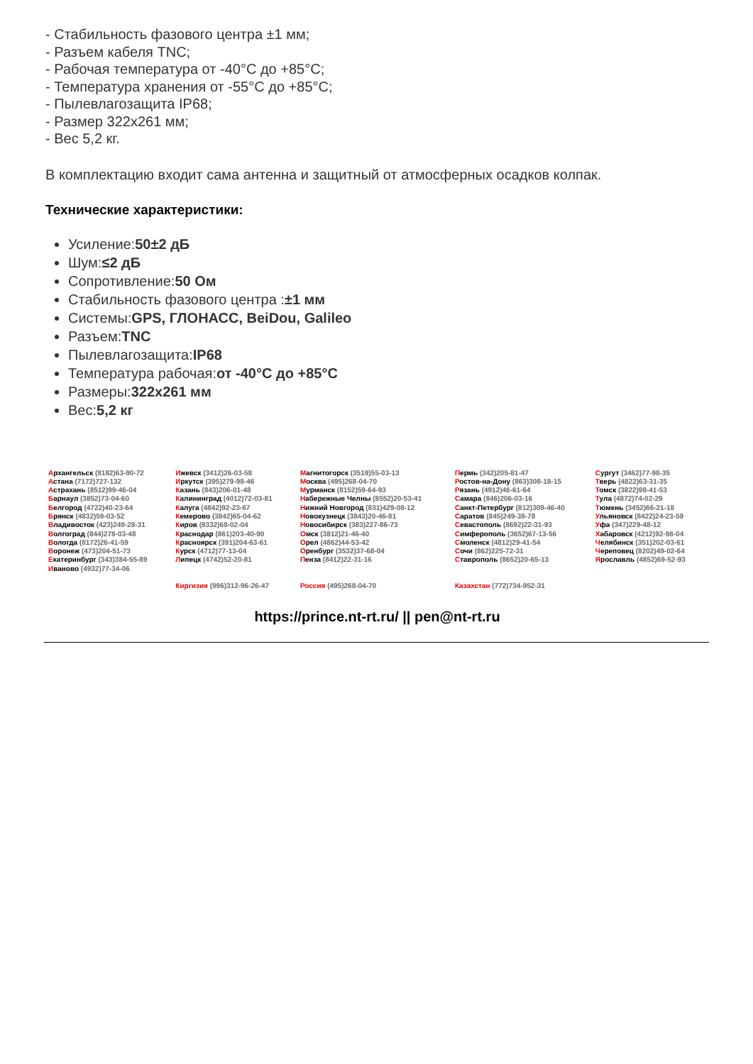- Стабильность фазового центра ±1 мм;
- Разъем кабеля TNC;
- Рабочая температура от -40°C до +85°C;
- Температура хранения от -55°C до +85°C;
- Пылевлагозащита IP68;
- Размер 322x261 мм;
- Вес 5,2 кг.
В комплектацию входит сама антенна и защитный от атмосферных осадков колпак.
Технические характеристики:
Усиление:50±2 дБ
Шум:≤2 дБ
Сопротивление:50 Ом
Стабильность фазового центра :±1 мм
Системы:GPS, ГЛОНАСС, BeiDou, Galileo
Разъем:TNC
Пылевлагозащита:IP68
Температура рабочая:от -40°C до +85°C
Размеры:322x261 мм
Вес:5,2 кг
| А рхангельск (8182)63-90-72 А стана (7172)727-132 А страхань (8512)99-46-04 Б арнаул (3852)73-04-60 Б елгород (4722)40-23-64 Б рянск (4832)59-03-52 В ладивосток (423)249-28-31 В олгоград (844)278-03-48 В ологда (8172)26-41-59 В оронеж (473)204-51-73 Е катеринбург (343)384-55-89 И ваново (4932)77-34-06 | И жевск (3412)26-03-58 И ркутск (395)279-98-46 К азань (843)206-01-48 К алининград (4012)72-03-81 К алуга (4842)92-23-67 К емерово (3842)65-04-62 К иров (8332)68-02-04 К раснодар (861)203-40-90 К расноярск (391)204-63-61 К урск (4712)77-13-04 Л ипецк (4742)52-20-81 | М агнитогорск (3519)55-03-13 М осква (495)268-04-70 М урманск (8152)59-64-93 Н абережные Челны (8552)20-53-41 Н ижний Новгород (831)429-08-12 Н овокузнецк (3843)20-46-81 Н овосибирск (383)227-86-73 О мск (3812)21-46-40 О рел (4862)44-53-42 О ренбург (3532)37-68-04 П енза (8412)22-31-16 | П ермь (342)205-81-47 Р остов-на-Дону (863)308-18-15 Р язань (4912)46-61-64 С амара (846)206-03-16 С анкт-Петербург (812)309-46-40 С аратов (845)249-38-78 С евастополь (8692)22-31-93 С имферополь (3652)67-13-56 С моленск (4812)29-41-54 С очи (862)225-72-31 С таврополь (8652)20-65-13 | С ургут (3462)77-98-35 Т верь (4822)63-31-35 Т омск (3822)98-41-53 Т ула (4872)74-02-29 Т юмень (3452)66-21-18 У льяновск (8422)24-23-59 У фа (347)229-48-12 Х абаровск (4212)92-98-04 Ч елябинск (351)202-03-61 Ч ереповец (8202)49-02-64 Я рославль (4852)69-52-93 |
| | Киргизия (996)312-96-26-47 | Россия (495)268-04-70 | Казахстан (772)734-952-31 | |
https://prince.nt-rt.ru/ || pen@nt-rt.ru